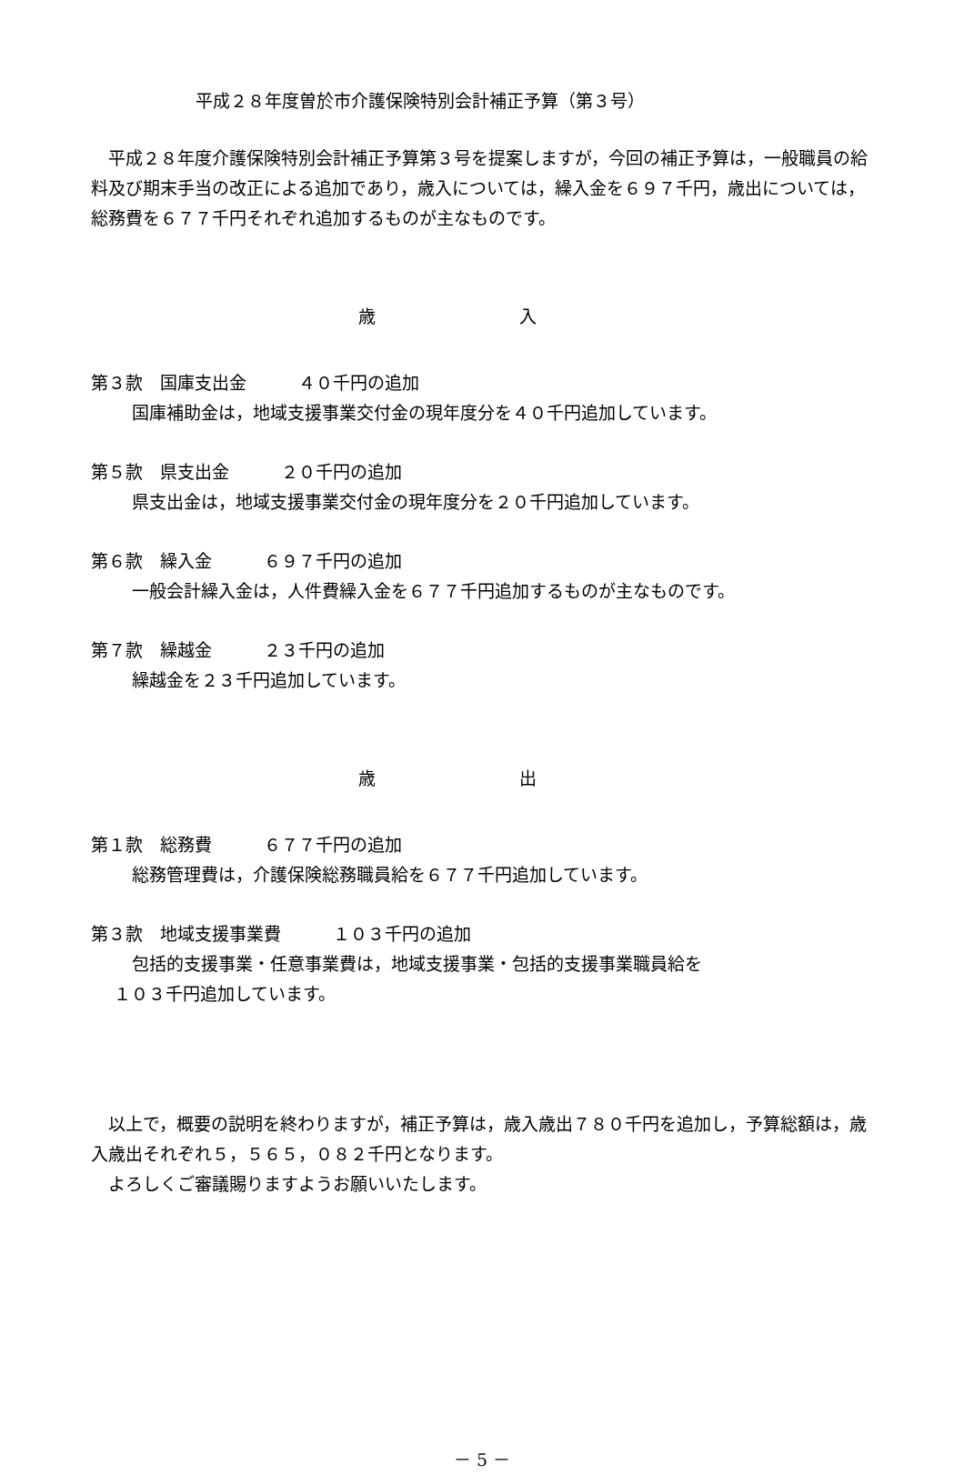平成２８年度曽於市介護保険特別会計補正予算（第３号）
平成２８年度介護保険特別会計補正予算第３号を提案しますが，今回の補正予算は，一般職員の給料及び期末手当の改正による追加であり，歳入については，繰入金を６９７千円，歳出については，総務費を６７７千円それぞれ追加するものが主なものです。
歳 入
第３款　国庫支出金　　　４０千円の追加
国庫補助金は，地域支援事業交付金の現年度分を４０千円追加しています。
第５款　県支出金　　　２０千円の追加
県支出金は，地域支援事業交付金の現年度分を２０千円追加しています。
第６款　繰入金　　　６９７千円の追加
一般会計繰入金は，人件費繰入金を６７７千円追加するものが主なものです。
第７款　繰越金　　　２３千円の追加
繰越金を２３千円追加しています。
歳 出
第１款　総務費　　　６７７千円の追加
総務管理費は，介護保険総務職員給を６７７千円追加しています。
第３款　地域支援事業費　　　１０３千円の追加
包括的支援事業・任意事業費は，地域支援事業・包括的支援事業職員給を
１０３千円追加しています。
以上で，概要の説明を終わりますが，補正予算は，歳入歳出７８０千円を追加し，予算総額は，歳入歳出それぞれ５，５６５，０８２千円となります。
よろしくご審議賜りますようお願いいたします。
－ 5 －